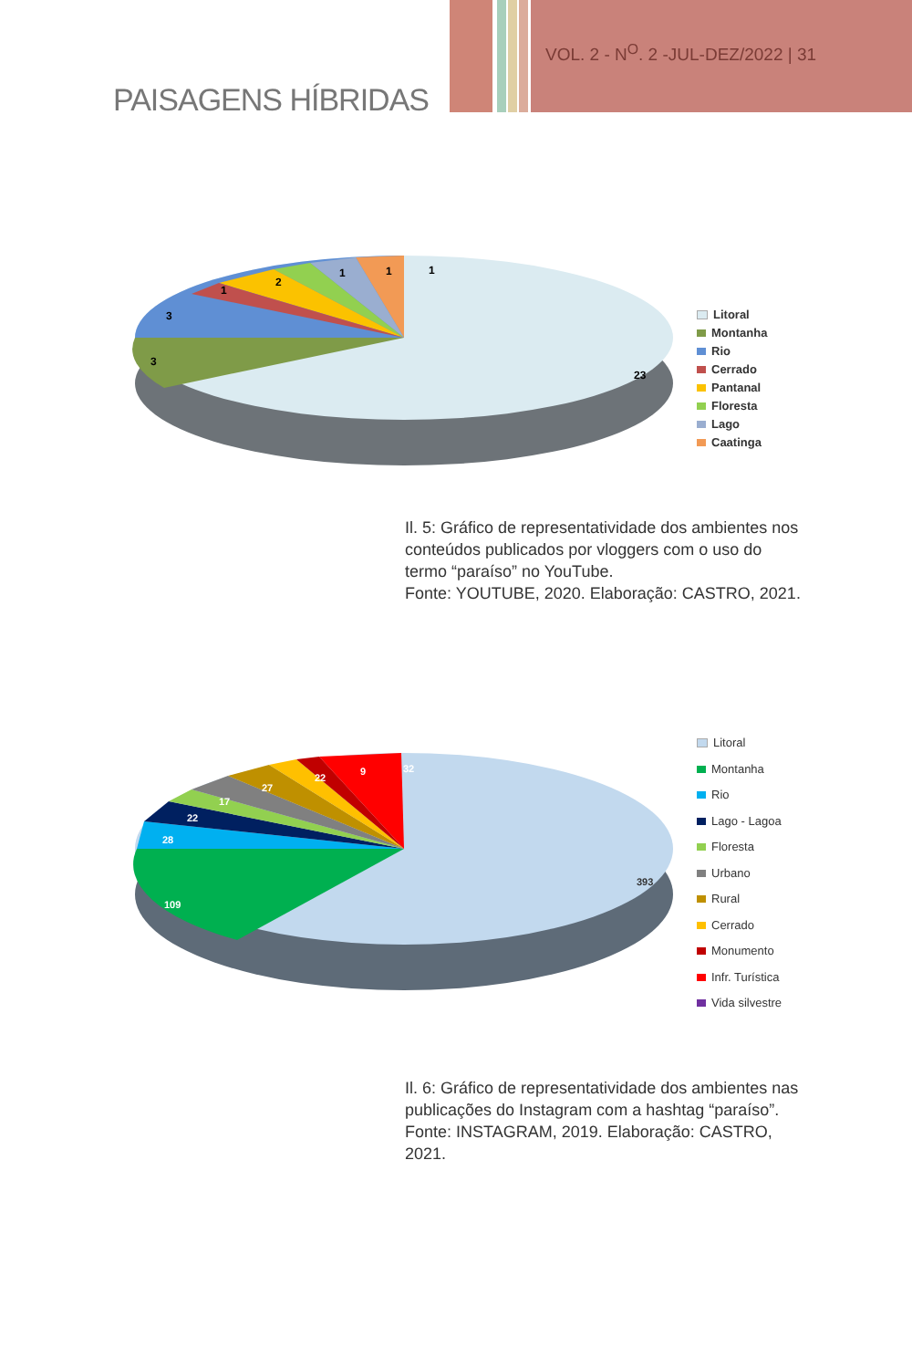VOL. 2 - N<sup>O</sup>. 2 -JUL-DEZ/2022 | 31
PAISAGENS HÍBRIDAS
23
3
3
1
2
1
1
1
Litoral
Montanha
Rio
Cerrado
Pantanal
Floresta
Lago
Caatinga
Il. 5: Gráfico de representatividade dos ambientes nos conteúdos publicados por vloggers com o uso do termo “paraíso” no YouTube.
Fonte: YOUTUBE, 2020. Elaboração: CASTRO, 2021.
393
109
28
22
17
27
22
9
32
Litoral
Montanha
Rio
Lago - Lagoa
Floresta
Urbano
Rural
Cerrado
Monumento
Infr. Turística
Vida silvestre
Il. 6: Gráfico de representatividade dos ambientes nas publicações do Instagram com a hashtag “paraíso”.
Fonte: INSTAGRAM, 2019. Elaboração: CASTRO, 2021.